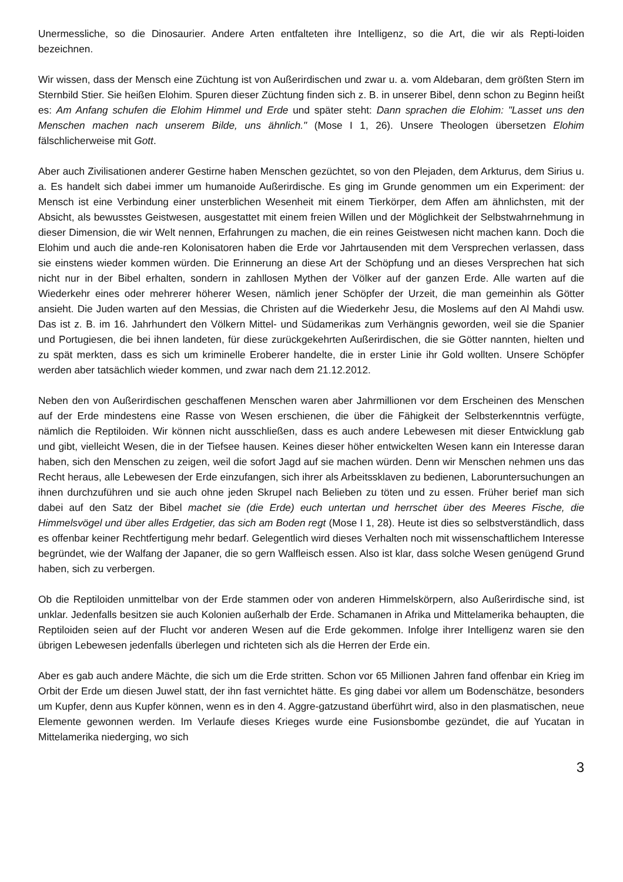Unermessliche, so die Dinosaurier. Andere Arten entfalteten ihre Intelligenz, so die Art, die wir als Repti-loiden bezeichnen.
Wir wissen, dass der Mensch eine Züchtung ist von Außerirdischen und zwar u. a. vom Aldebaran, dem größten Stern im Sternbild Stier. Sie heißen Elohim. Spuren dieser Züchtung finden sich z. B. in unserer Bibel, denn schon zu Beginn heißt es: Am Anfang schufen die Elohim Himmel und Erde und später steht: Dann sprachen die Elohim: "Lasset uns den Menschen machen nach unserem Bilde, uns ähnlich." (Mose I 1, 26). Unsere Theologen übersetzen Elohim fälschlicherweise mit Gott.
Aber auch Zivilisationen anderer Gestirne haben Menschen gezüchtet, so von den Plejaden, dem Arkturus, dem Sirius u. a. Es handelt sich dabei immer um humanoide Außerirdische. Es ging im Grunde genommen um ein Experiment: der Mensch ist eine Verbindung einer unsterblichen Wesenheit mit einem Tierkörper, dem Affen am ähnlichsten, mit der Absicht, als bewusstes Geistwesen, ausgestattet mit einem freien Willen und der Möglichkeit der Selbstwahrnehmung in dieser Dimension, die wir Welt nennen, Erfahrungen zu machen, die ein reines Geistwesen nicht machen kann. Doch die Elohim und auch die ande-ren Kolonisatoren haben die Erde vor Jahrtausenden mit dem Versprechen verlassen, dass sie einstens wieder kommen würden. Die Erinnerung an diese Art der Schöpfung und an dieses Versprechen hat sich nicht nur in der Bibel erhalten, sondern in zahllosen Mythen der Völker auf der ganzen Erde. Alle warten auf die Wiederkehr eines oder mehrerer höherer Wesen, nämlich jener Schöpfer der Urzeit, die man gemeinhin als Götter ansieht. Die Juden warten auf den Messias, die Christen auf die Wiederkehr Jesu, die Moslems auf den Al Mahdi usw. Das ist z. B. im 16. Jahrhundert den Völkern Mittel- und Südamerikas zum Verhängnis geworden, weil sie die Spanier und Portugiesen, die bei ihnen landeten, für diese zurückgekehrten Außerirdischen, die sie Götter nannten, hielten und zu spät merkten, dass es sich um kriminelle Eroberer handelte, die in erster Linie ihr Gold wollten. Unsere Schöpfer werden aber tatsächlich wieder kommen, und zwar nach dem 21.12.2012.
Neben den von Außerirdischen geschaffenen Menschen waren aber Jahrmillionen vor dem Erscheinen des Menschen auf der Erde mindestens eine Rasse von Wesen erschienen, die über die Fähigkeit der Selbsterkenntnis verfügte, nämlich die Reptiloiden. Wir können nicht ausschließen, dass es auch andere Lebewesen mit dieser Entwicklung gab und gibt, vielleicht Wesen, die in der Tiefsee hausen. Keines dieser höher entwickelten Wesen kann ein Interesse daran haben, sich den Menschen zu zeigen, weil die sofort Jagd auf sie machen würden. Denn wir Menschen nehmen uns das Recht heraus, alle Lebewesen der Erde einzufangen, sich ihrer als Arbeitssklaven zu bedienen, Laboruntersuchungen an ihnen durchzuführen und sie auch ohne jeden Skrupel nach Belieben zu töten und zu essen. Früher berief man sich dabei auf den Satz der Bibel machet sie (die Erde) euch untertan und herrschet über des Meeres Fische, die Himmelsvögel und über alles Erdgetier, das sich am Boden regt (Mose I 1, 28). Heute ist dies so selbstverständlich, dass es offenbar keiner Rechtfertigung mehr bedarf. Gelegentlich wird dieses Verhalten noch mit wissenschaftlichem Interesse begründet, wie der Walfang der Japaner, die so gern Walfleisch essen. Also ist klar, dass solche Wesen genügend Grund haben, sich zu verbergen.
Ob die Reptiloiden unmittelbar von der Erde stammen oder von anderen Himmelskörpern, also Außerirdische sind, ist unklar. Jedenfalls besitzen sie auch Kolonien außerhalb der Erde. Schamanen in Afrika und Mittelamerika behaupten, die Reptiloiden seien auf der Flucht vor anderen Wesen auf die Erde gekommen. Infolge ihrer Intelligenz waren sie den übrigen Lebewesen jedenfalls überlegen und richteten sich als die Herren der Erde ein.
Aber es gab auch andere Mächte, die sich um die Erde stritten. Schon vor 65 Millionen Jahren fand offenbar ein Krieg im Orbit der Erde um diesen Juwel statt, der ihn fast vernichtet hätte. Es ging dabei vor allem um Bodenschätze, besonders um Kupfer, denn aus Kupfer können, wenn es in den 4. Aggre-gatzustand überführt wird, also in den plasmatischen, neue Elemente gewonnen werden. Im Verlaufe dieses Krieges wurde eine Fusionsbombe gezündet, die auf Yucatan in Mittelamerika niederging, wo sich
3